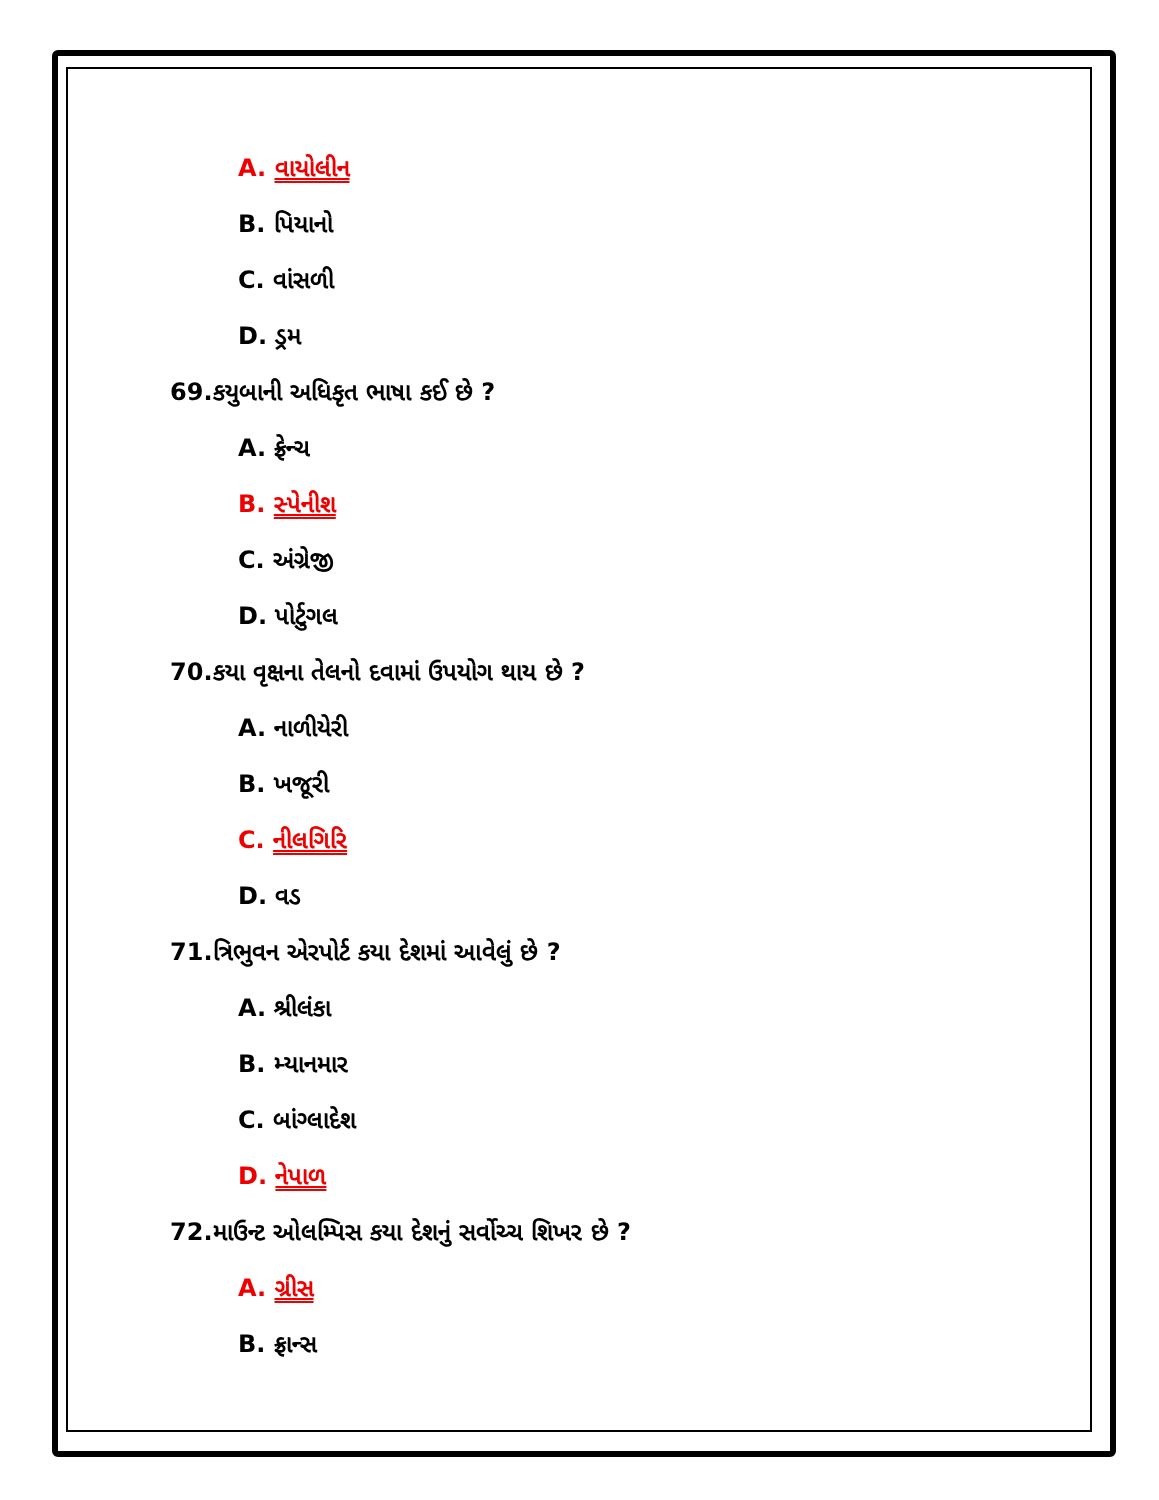A. વાયોલીન
B. પિયાનો
C. વાંસળી
D. ડ્રમ
69.કયુબાની અધિકૃત ભાષા કઈ છે ?
A. ફ્રેન્ચ
B. સ્પેનીશ
C. અંગ્રેજી
D. પોર્ટુગલ
70.કયા વૃક્ષના તેલનો દવામાં ઉપયોગ થાય છે ?
A. નાળીયેરી
B. ખજૂરી
C. નીલગિરિ
D. વડ
71.ત્રિભુવન એરપોર્ટ કયા દેશમાં આવેલું છે ?
A. શ્રીલંકા
B. મ્યાનમાર
C. બાંગ્લાદેશ
D. નેપાળ
72.માઉન્ટ ઓલમ્પિસ કયા દેશનું સર્વોચ્ચ શિખર છે ?
A. ગ્રીસ
B. ફ્રાન્સ